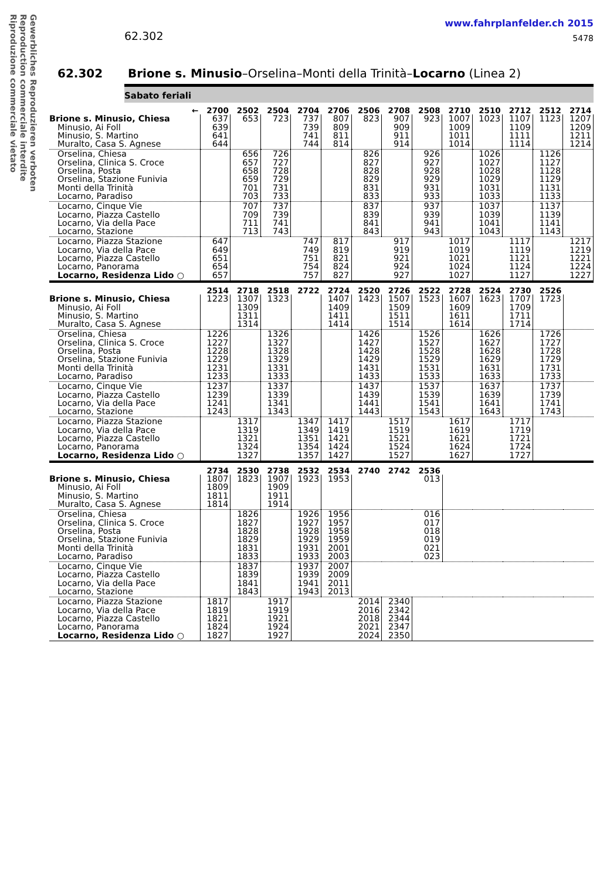Gewerbliches Reproduzieren verboten
Reproduction commerciale interdite
Riproduzione commerciale vietato
62.302
www.fahrplanfelder.ch 2015
5478
62.302 Brione s. Minusio–Orselina–Monti della Trinità–Locarno (Linea 2)
Sabato feriali
| ← | 2700 | 2502 | 2504 | 2704 | 2706 | 2506 | 2708 | 2508 | 2710 | 2510 | 2712 | 2512 | 2714 |
| --- | --- | --- | --- | --- | --- | --- | --- | --- | --- | --- | --- | --- | --- |
| Brione s. Minusio, Chiesa | 637 | 653 | 723 | 737 | 807 | 823 | 907 | 923 | 1007 | 1023 | 1107 | 1123 | 1207 |
| Minusio, Ai Foll | 639 | | | 739 | 809 | | 909 | | 1009 | | 1109 | | 1209 |
| Minusio, S. Martino | 641 | | | 741 | 811 | | 911 | | 1011 | | 1111 | | 1211 |
| Muralto, Casa S. Agnese | 644 | | | 744 | 814 | | 914 | | 1014 | | 1114 | | 1214 |
| Orselina, Chiesa | | 656 | 726 | | | 826 | | 926 | | 1026 | | 1126 | |
| Orselina, Clinica S. Croce | | 657 | 727 | | | 827 | | 927 | | 1027 | | 1127 | |
| Orselina, Posta | | 658 | 728 | | | 828 | | 928 | | 1028 | | 1128 | |
| Orselina, Stazione Funivia | | 659 | 729 | | | 829 | | 929 | | 1029 | | 1129 | |
| Monti della Trinità | | 701 | 731 | | | 831 | | 931 | | 1031 | | 1131 | |
| Locarno, Paradiso | | 703 | 733 | | | 833 | | 933 | | 1033 | | 1133 | |
| Locarno, Cinque Vie | | 707 | 737 | | | 837 | | 937 | | 1037 | | 1137 | |
| Locarno, Piazza Castello | | 709 | 739 | | | 839 | | 939 | | 1039 | | 1139 | |
| Locarno, Via della Pace | | 711 | 741 | | | 841 | | 941 | | 1041 | | 1141 | |
| Locarno, Stazione | | 713 | 743 | | | 843 | | 943 | | 1043 | | 1143 | |
| Locarno, Piazza Stazione | 647 | | | 747 | 817 | | 917 | | 1017 | | 1117 | | 1217 |
| Locarno, Via della Pace | 649 | | | 749 | 819 | | 919 | | 1019 | | 1119 | | 1219 |
| Locarno, Piazza Castello | 651 | | | 751 | 821 | | 921 | | 1021 | | 1121 | | 1221 |
| Locarno, Panorama | 654 | | | 754 | 824 | | 924 | | 1024 | | 1124 | | 1224 |
| Locarno, Residenza Lido ○ | 657 | | | 757 | 827 | | 927 | | 1027 | | 1127 | | 1227 |
| | 2514 | 2718 | 2518 | 2722 | 2724 | 2520 | 2726 | 2522 | 2728 | 2524 | 2730 | 2526 | |
| --- | --- | --- | --- | --- | --- | --- | --- | --- | --- | --- | --- | --- | --- |
| Brione s. Minusio, Chiesa | 1223 | 1307 | 1323 | | 1407 | 1423 | 1507 | 1523 | 1607 | 1623 | 1707 | 1723 | |
| Minusio, Ai Foll | | 1309 | | | 1409 | | 1509 | | 1609 | | 1709 | | |
| Minusio, S. Martino | | 1311 | | | 1411 | | 1511 | | 1611 | | 1711 | | |
| Muralto, Casa S. Agnese | | 1314 | | | 1414 | | 1514 | | 1614 | | 1714 | | |
| Orselina, Chiesa | 1226 | | 1326 | | | 1426 | | 1526 | | 1626 | | 1726 | |
| Orselina, Clinica S. Croce | 1227 | | 1327 | | | 1427 | | 1527 | | 1627 | | 1727 | |
| Orselina, Posta | 1228 | | 1328 | | | 1428 | | 1528 | | 1628 | | 1728 | |
| Orselina, Stazione Funivia | 1229 | | 1329 | | | 1429 | | 1529 | | 1629 | | 1729 | |
| Monti della Trinità | 1231 | | 1331 | | | 1431 | | 1531 | | 1631 | | 1731 | |
| Locarno, Paradiso | 1233 | | 1333 | | | 1433 | | 1533 | | 1633 | | 1733 | |
| Locarno, Cinque Vie | 1237 | | 1337 | | | 1437 | | 1537 | | 1637 | | 1737 | |
| Locarno, Piazza Castello | 1239 | | 1339 | | | 1439 | | 1539 | | 1639 | | 1739 | |
| Locarno, Via della Pace | 1241 | | 1341 | | | 1441 | | 1541 | | 1641 | | 1741 | |
| Locarno, Stazione | 1243 | | 1343 | | | 1443 | | 1543 | | 1643 | | 1743 | |
| Locarno, Piazza Stazione | | 1317 | | 1347 | 1417 | | 1517 | | 1617 | | 1717 | | |
| Locarno, Via della Pace | | 1319 | | 1349 | 1419 | | 1519 | | 1619 | | 1719 | | |
| Locarno, Piazza Castello | | 1321 | | 1351 | 1421 | | 1521 | | 1621 | | 1721 | | |
| Locarno, Panorama | | 1324 | | 1354 | 1424 | | 1524 | | 1624 | | 1724 | | |
| Locarno, Residenza Lido ○ | | 1327 | | 1357 | 1427 | | 1527 | | 1627 | | 1727 | | |
| | 2734 | 2530 | 2738 | 2532 | 2534 | 2740 | 2742 | 2536 | | | | | |
| --- | --- | --- | --- | --- | --- | --- | --- | --- | --- | --- | --- | --- | --- |
| Brione s. Minusio, Chiesa | 1807 | 1823 | 1907 | 1923 | 1953 | | | 013 | | | | | |
| Minusio, Ai Foll | 1809 | | 1909 | | | | | | | | | | |
| Minusio, S. Martino | 1811 | | 1911 | | | | | | | | | | |
| Muralto, Casa S. Agnese | 1814 | | 1914 | | | | | | | | | | |
| Orselina, Chiesa | | 1826 | | 1926 | 1956 | | | 016 | | | | | |
| Orselina, Clinica S. Croce | | 1827 | | 1927 | 1957 | | | 017 | | | | | |
| Orselina, Posta | | 1828 | | 1928 | 1958 | | | 018 | | | | | |
| Orselina, Stazione Funivia | | 1829 | | 1929 | 1959 | | | 019 | | | | | |
| Monti della Trinità | | 1831 | | 1931 | 2001 | | | 021 | | | | | |
| Locarno, Paradiso | | 1833 | | 1933 | 2003 | | | 023 | | | | | |
| Locarno, Cinque Vie | | 1837 | | 1937 | 2007 | | | | | | | | |
| Locarno, Piazza Castello | | 1839 | | 1939 | 2009 | | | | | | | | |
| Locarno, Via della Pace | | 1841 | | 1941 | 2011 | | | | | | | | |
| Locarno, Stazione | | 1843 | | 1943 | 2013 | | | | | | | | |
| Locarno, Piazza Stazione | 1817 | | 1917 | | | 2014 | 2340 | | | | | | |
| Locarno, Via della Pace | 1819 | | 1919 | | | 2016 | 2342 | | | | | | |
| Locarno, Piazza Castello | 1821 | | 1921 | | | 2018 | 2344 | | | | | | |
| Locarno, Panorama | 1824 | | 1924 | | | 2021 | 2347 | | | | | | |
| Locarno, Residenza Lido ○ | 1827 | | 1927 | | | 2024 | 2350 | | | | | | |